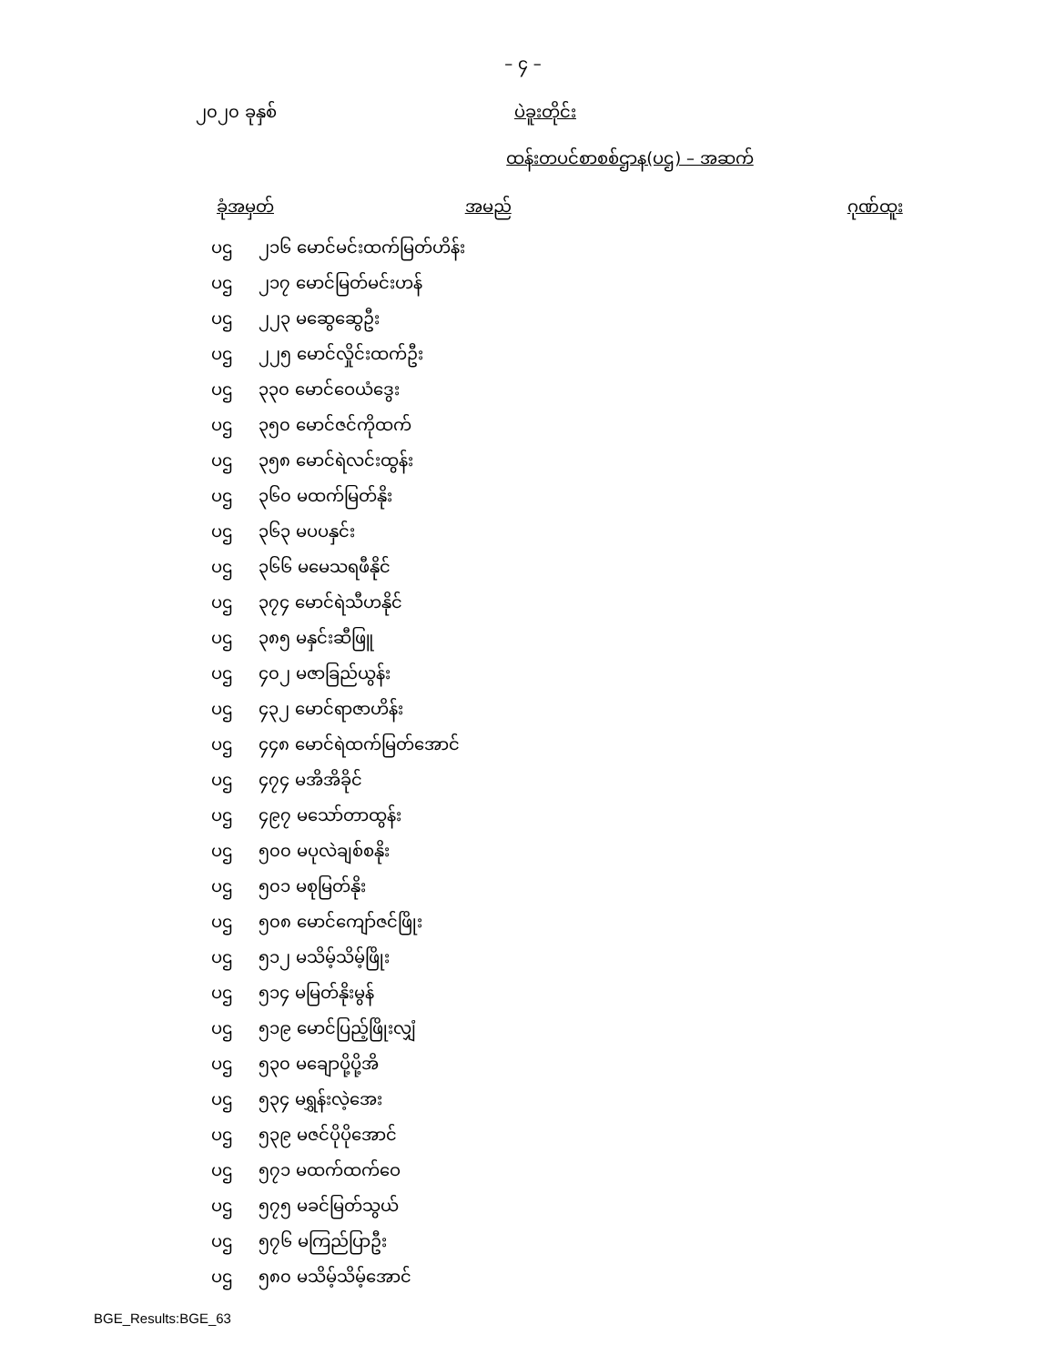– ၄ –
၂၀၂၀ ခုနှစ် ပဲခူးတိုင်း
ထန်းတပင်စာစစ်ဌာန(ပဌ) – အဆက်
| ခုံအမှတ် | | အမည် | ဂုဏ်ထူး |
| --- | --- | --- | --- |
| ပဌ | ၂၁၆ မောင်မင်းထက်မြတ်ဟိန်း | | |
| ပဌ | ၂၁၇ မောင်မြတ်မင်းဟန် | | |
| ပဌ | ၂၂၃ မဆွေဆွေဦး | | |
| ပဌ | ၂၂၅ မောင်လှိုင်းထက်ဦး | | |
| ပဌ | ၃၃၀ မောင်ဝေယံဒွေး | | |
| ပဌ | ၃၅၀ မောင်ဇင်ကိုထက် | | |
| ပဌ | ၃၅၈ မောင်ရဲလင်းထွန်း | | |
| ပဌ | ၃၆၀ မထက်မြတ်နိုး | | |
| ပဌ | ၃၆၃ မပပနှင်း | | |
| ပဌ | ၃၆၆ မမေသရဖီနိုင် | | |
| ပဌ | ၃၇၄ မောင်ရဲသီဟနိုင် | | |
| ပဌ | ၃၈၅ မနှင်းဆီဖြူ | | |
| ပဌ | ၄၀၂ မဇာခြည်ယွန်း | | |
| ပဌ | ၄၃၂ မောင်ရာဇာဟိန်း | | |
| ပဌ | ၄၄၈ မောင်ရဲထက်မြတ်အောင် | | |
| ပဌ | ၄၇၄ မအိအိခိုင် | | |
| ပဌ | ၄၉၇ မသော်တာထွန်း | | |
| ပဌ | ၅၀၀ မပုလဲချစ်စနိုး | | |
| ပဌ | ၅၀၁ မစုမြတ်နိုး | | |
| ပဌ | ၅၀၈ မောင်ကျော်ဇင်ဖြိုး | | |
| ပဌ | ၅၁၂ မသိမ့်သိမ့်ဖြိုး | | |
| ပဌ | ၅၁၄ မမြတ်နိုးမွန် | | |
| ပဌ | ၅၁၉ မောင်ပြည့်ဖြိုးလျှံ | | |
| ပဌ | ၅၃၀ မချောပို့ပို့အိ | | |
| ပဌ | ၅၃၄ မရွှန်းလဲ့အေး | | |
| ပဌ | ၅၃၉ မဇင်ပိုပိုအောင် | | |
| ပဌ | ၅၇၁ မထက်ထက်ဝေ | | |
| ပဌ | ၅၇၅ မခင်မြတ်သွယ် | | |
| ပဌ | ၅၇၆ မကြည်ပြာဦး | | |
| ပဌ | ၅၈၀ မသိမ့်သိမ့်အောင် | | |
BGE_Results:BGE_63